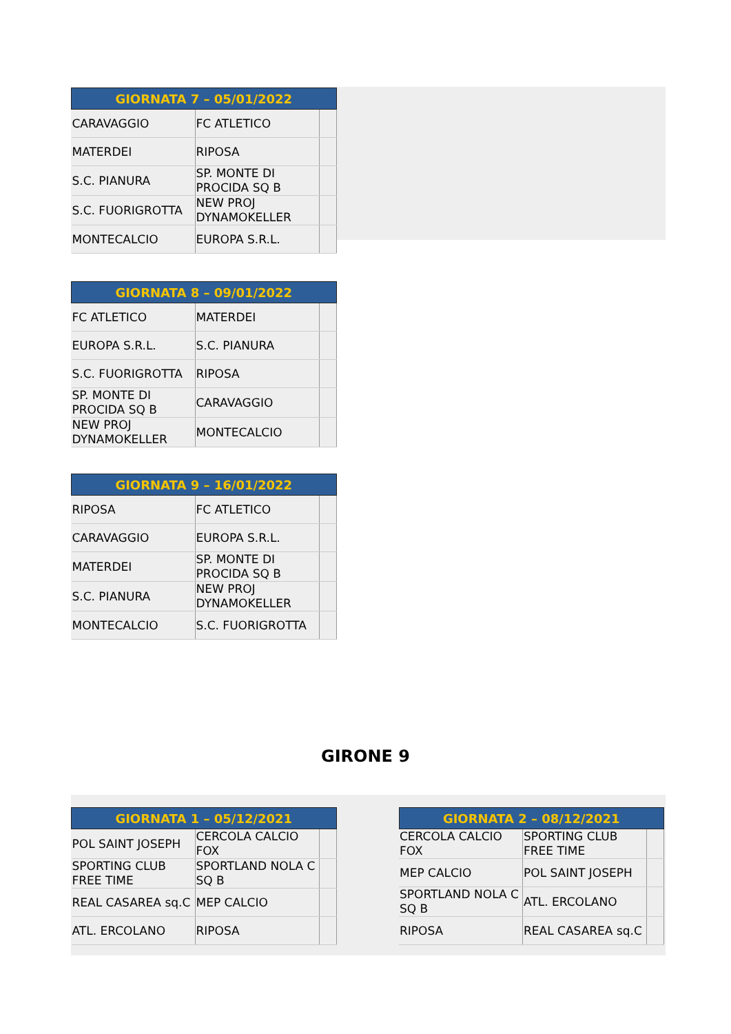| GIORNATA 7 – 05/01/2022 | | |
| --- | --- | --- |
| CARAVAGGIO | FC ATLETICO | |
| MATERDEI | RIPOSA | |
| S.C. PIANURA | SP. MONTE DI PROCIDA SQ B | |
| S.C. FUORIGROTTA | NEW PROJ DYNAMOKELLER | |
| MONTECALCIO | EUROPA S.R.L. | |
| GIORNATA 8 – 09/01/2022 | | |
| --- | --- | --- |
| FC ATLETICO | MATERDEI | |
| EUROPA S.R.L. | S.C. PIANURA | |
| S.C. FUORIGROTTA | RIPOSA | |
| SP. MONTE DI PROCIDA SQ B | CARAVAGGIO | |
| NEW PROJ DYNAMOKELLER | MONTECALCIO | |
| GIORNATA 9 – 16/01/2022 | | |
| --- | --- | --- |
| RIPOSA | FC ATLETICO | |
| CARAVAGGIO | EUROPA S.R.L. | |
| MATERDEI | SP. MONTE DI PROCIDA SQ B | |
| S.C. PIANURA | NEW PROJ DYNAMOKELLER | |
| MONTECALCIO | S.C. FUORIGROTTA | |
GIRONE 9
| GIORNATA 1 – 05/12/2021 | | |
| --- | --- | --- |
| POL SAINT JOSEPH | CERCOLA CALCIO FOX | |
| SPORTING CLUB FREE TIME | SPORTLAND NOLA C SQ B | |
| REAL CASAREA sq.C | MEP CALCIO | |
| ATL. ERCOLANO | RIPOSA | |
| GIORNATA 2 – 08/12/2021 | | |
| --- | --- | --- |
| CERCOLA CALCIO FOX | SPORTING CLUB FREE TIME | |
| MEP CALCIO | POL SAINT JOSEPH | |
| SPORTLAND NOLA C SQ B | ATL. ERCOLANO | |
| RIPOSA | REAL CASAREA sq.C | |